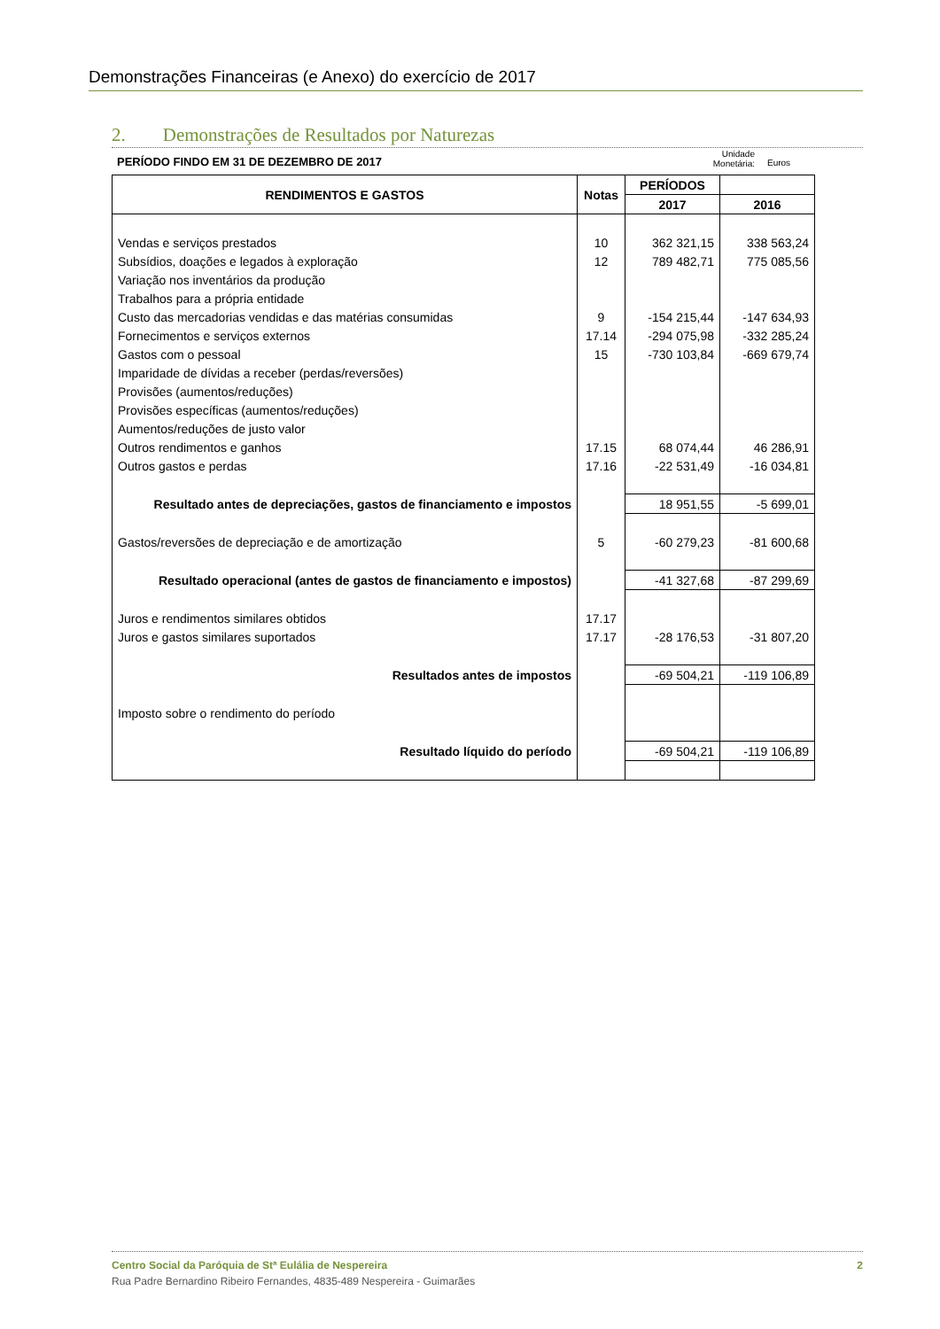Demonstrações Financeiras (e Anexo) do exercício de 2017
2. Demonstrações de Resultados por Naturezas
PERÍODO FINDO EM 31 DE DEZEMBRO DE 2017
Unidade
Monetária:
Euros
| RENDIMENTOS E GASTOS | Notas | PERÍODOS | |
| --- | --- | --- | --- |
| | | 2017 | 2016 |
| Vendas e serviços prestados | 10 | 362 321,15 | 338 563,24 |
| Subsídios, doações e legados à exploração | 12 | 789 482,71 | 775 085,56 |
| Variação nos inventários da produção | | | |
| Trabalhos para a própria entidade | | | |
| Custo das mercadorias vendidas e das matérias consumidas | 9 | -154 215,44 | -147 634,93 |
| Fornecimentos e serviços externos | 17.14 | -294 075,98 | -332 285,24 |
| Gastos com o pessoal | 15 | -730 103,84 | -669 679,74 |
| Imparidade de dívidas a receber (perdas/reversões) | | | |
| Provisões (aumentos/reduções) | | | |
| Provisões específicas (aumentos/reduções) | | | |
| Aumentos/reduções de justo valor | | | |
| Outros rendimentos e ganhos | 17.15 | 68 074,44 | 46 286,91 |
| Outros gastos e perdas | 17.16 | -22 531,49 | -16 034,81 |
| Resultado antes de depreciações, gastos de financiamento e impostos | | 18 951,55 | -5 699,01 |
| Gastos/reversões de depreciação e de amortização | 5 | -60 279,23 | -81 600,68 |
| Resultado operacional (antes de gastos de financiamento e impostos) | | -41 327,68 | -87 299,69 |
| Juros e rendimentos similares obtidos | 17.17 | | |
| Juros e gastos similares suportados | 17.17 | -28 176,53 | -31 807,20 |
| Resultados antes de impostos | | -69 504,21 | -119 106,89 |
| Imposto sobre o rendimento do período | | | |
| Resultado líquido do período | | -69 504,21 | -119 106,89 |
Centro Social da Paróquia de Stª Eulália de Nespereira 2
Rua Padre Bernardino Ribeiro Fernandes, 4835-489 Nespereira - Guimarães